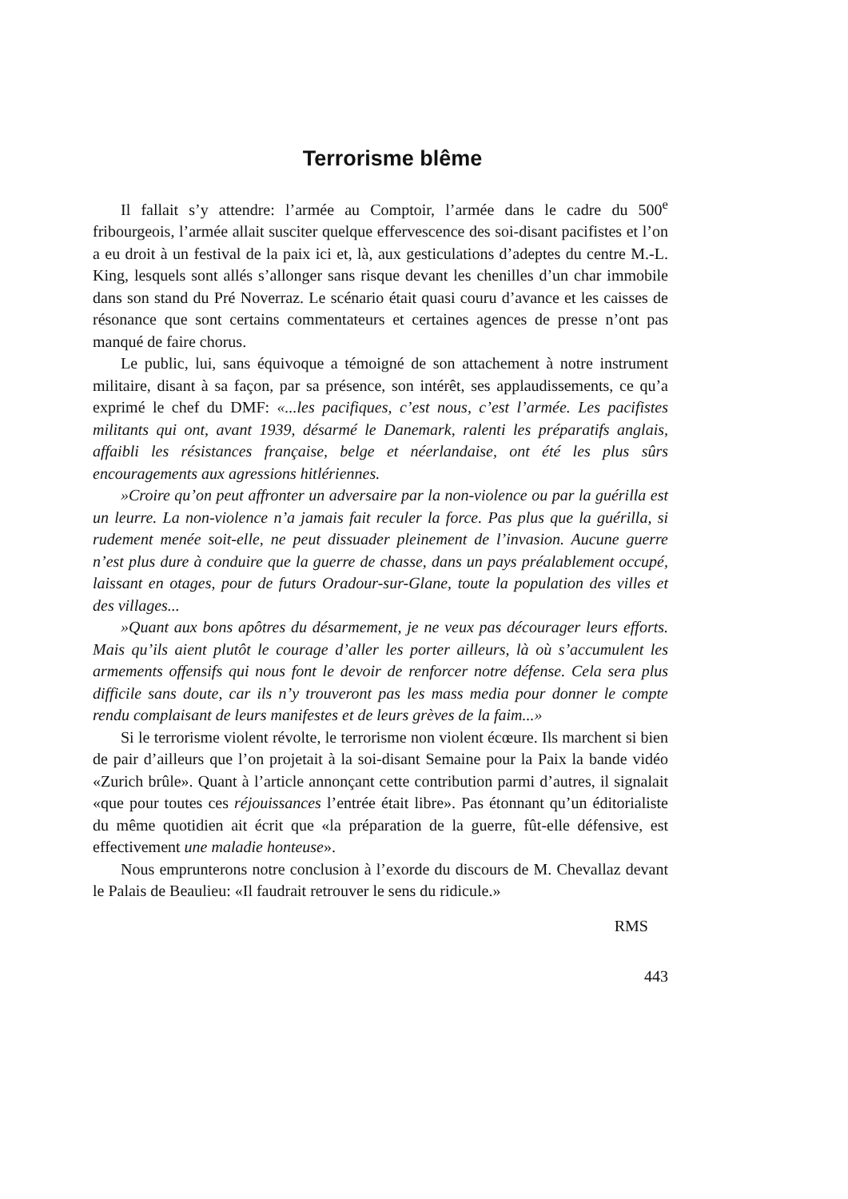Terrorisme blême
Il fallait s’y attendre: l’armée au Comptoir, l’armée dans le cadre du 500<sup>e</sup> fribourgeois, l’armée allait susciter quelque effervescence des soi-disant pacifistes et l’on a eu droit à un festival de la paix ici et, là, aux gesticulations d’adeptes du centre M.-L. King, lesquels sont allés s’allonger sans risque devant les chenilles d’un char immobile dans son stand du Pré Noverraz. Le scénario était quasi couru d’avance et les caisses de résonance que sont certains commentateurs et certaines agences de presse n’ont pas manqué de faire chorus.
Le public, lui, sans équivoque a témoigné de son attachement à notre instrument militaire, disant à sa façon, par sa présence, son intérêt, ses applaudissements, ce qu’a exprimé le chef du DMF: «...les pacifiques, c’est nous, c’est l’armée. Les pacifistes militants qui ont, avant 1939, désarmé le Danemark, ralenti les préparatifs anglais, affaibli les résistances française, belge et néerlandaise, ont été les plus sûrs encouragements aux agressions hitlériennes.
»Croire qu’on peut affronter un adversaire par la non-violence ou par la guérilla est un leurre. La non-violence n’a jamais fait reculer la force. Pas plus que la guérilla, si rudement menée soit-elle, ne peut dissuader pleinement de l’invasion. Aucune guerre n’est plus dure à conduire que la guerre de chasse, dans un pays préalablement occupé, laissant en otages, pour de futurs Oradour-sur-Glane, toute la population des villes et des villages...
»Quant aux bons apôtres du désarmement, je ne veux pas décourager leurs efforts. Mais qu’ils aient plutôt le courage d’aller les porter ailleurs, là où s’accumulent les armements offensifs qui nous font le devoir de renforcer notre défense. Cela sera plus difficile sans doute, car ils n’y trouveront pas les mass media pour donner le compte rendu complaisant de leurs manifestes et de leurs grèves de la faim...»
Si le terrorisme violent révolte, le terrorisme non violent écœure. Ils marchent si bien de pair d’ailleurs que l’on projetait à la soi-disant Semaine pour la Paix la bande vidéo «Zurich brûle». Quant à l’article annonçant cette contribution parmi d’autres, il signalait «que pour toutes ces réjouissances l’entrée était libre». Pas étonnant qu’un éditorialiste du même quotidien ait écrit que «la préparation de la guerre, fût-elle défensive, est effectivement une maladie honteuse».
Nous emprunterons notre conclusion à l’exorde du discours de M. Chevallaz devant le Palais de Beaulieu: «Il faudrait retrouver le sens du ridicule.»
RMS
443